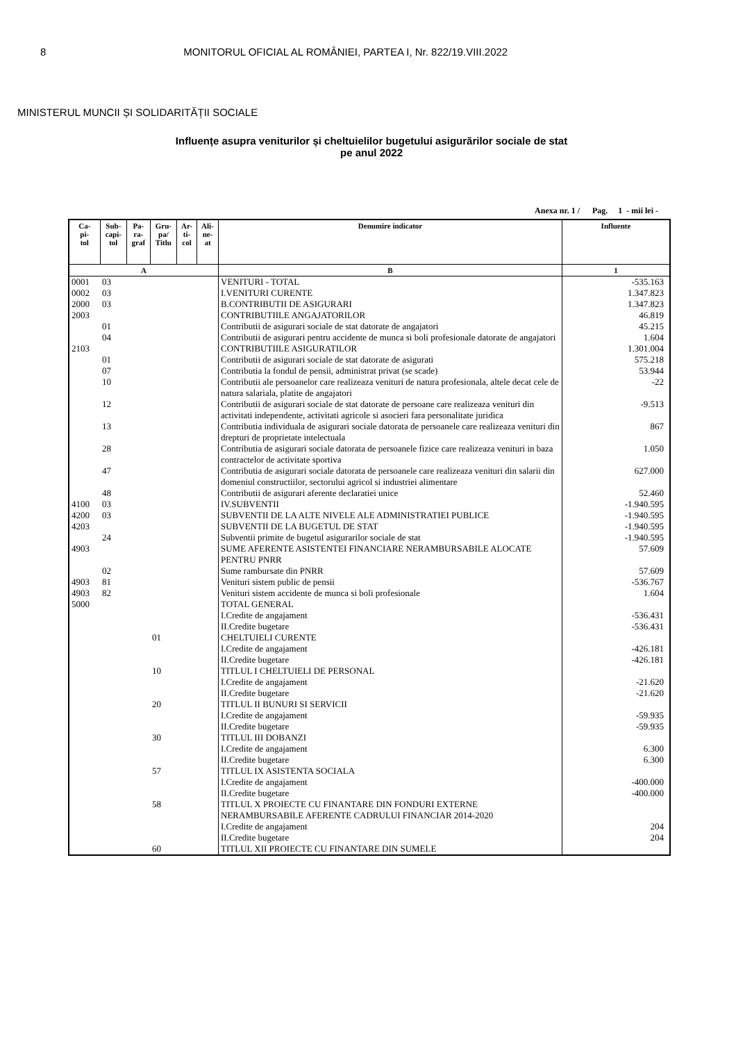8 MONITORUL OFICIAL AL ROMÂNIEI, PARTEA I, Nr. 822/19.VIII.2022
MINISTERUL MUNCII ȘI SOLIDARITĂȚII SOCIALE
Influențe asupra veniturilor și cheltuielilor bugetului asigurărilor sociale de stat
pe anul 2022
Anexa nr. 1 / Pag. 1 - mii lei -
| Ca- pi- tol | Sub- capi- tol | Pa- ra- graf | Gru- pa/ Titlu | Ar- ti- col | Ali- ne- at | Denumire indicator | Influente |
| --- | --- | --- | --- | --- | --- | --- | --- |
| A | | | | | | B | 1 |
| 0001 | 03 | | | | | VENITURI - TOTAL | -535.163 |
| 0002 | 03 | | | | | I.VENITURI CURENTE | 1.347.823 |
| 2000 | 03 | | | | | B.CONTRIBUTII DE ASIGURARI | 1.347.823 |
| 2003 | | | | | | CONTRIBUTIILE ANGAJATORILOR | 46.819 |
| | 01 | | | | | Contributii de asigurari sociale de stat datorate de angajatori | 45.215 |
| | 04 | | | | | Contributii de asigurari pentru accidente de munca si boli profesionale datorate de angajatori | 1.604 |
| 2103 | | | | | | CONTRIBUTIILE ASIGURATILOR | 1.301.004 |
| | 01 | | | | | Contributii de asigurari sociale de stat datorate de asigurati | 575.218 |
| | 07 | | | | | Contributia la fondul de pensii, administrat privat (se scade) | 53.944 |
| | 10 | | | | | Contributii ale persoanelor care realizeaza venituri de natura profesionala, altele decat cele de natura salariala, platite de angajatori | -22 |
| | 12 | | | | | Contributii de asigurari sociale de stat datorate de persoane care realizeaza venituri din activitati independente, activitati agricole si asocieri fara personalitate juridica | -9.513 |
| | 13 | | | | | Contributia individuala de asigurari sociale datorata de persoanele care realizeaza venituri din drepturi de proprietate intelectuala | 867 |
| | 28 | | | | | Contributia de asigurari sociale datorata de persoanele fizice care realizeaza venituri in baza contractelor de activitate sportiva | 1.050 |
| | 47 | | | | | Contributia de asigurari sociale datorata de persoanele care realizeaza venituri din salarii din domeniul constructiilor, sectorului agricol si industriei alimentare | 627.000 |
| | 48 | | | | | Contributii de asigurari aferente declaratiei unice | 52.460 |
| 4100 | 03 | | | | | IV.SUBVENTII | -1.940.595 |
| 4200 | 03 | | | | | SUBVENTII DE LA ALTE NIVELE ALE ADMINISTRATIEI PUBLICE | -1.940.595 |
| 4203 | | | | | | SUBVENTII DE LA BUGETUL DE STAT | -1.940.595 |
| | 24 | | | | | Subventii primite de bugetul asigurarilor sociale de stat | -1.940.595 |
| 4903 | | | | | | SUME AFERENTE ASISTENTEI FINANCIARE NERAMBURSABILE ALOCATE PENTRU PNRR | 57.609 |
| | 02 | | | | | Sume rambursate din PNRR | 57.609 |
| 4903 | 81 | | | | | Venituri sistem public de pensii | -536.767 |
| 4903 | 82 | | | | | Venituri sistem accidente de munca si boli profesionale | 1.604 |
| 5000 | | | | | | TOTAL GENERAL | |
| | | | | | | I.Credite de angajament | -536.431 |
| | | | | | | II.Credite bugetare | -536.431 |
| | | | 01 | | | CHELTUIELI CURENTE | |
| | | | | | | I.Credite de angajament | -426.181 |
| | | | | | | II.Credite bugetare | -426.181 |
| | | | 10 | | | TITLUL I CHELTUIELI DE PERSONAL | |
| | | | | | | I.Credite de angajament | -21.620 |
| | | | | | | II.Credite bugetare | -21.620 |
| | | | 20 | | | TITLUL II BUNURI SI SERVICII | |
| | | | | | | I.Credite de angajament | -59.935 |
| | | | | | | II.Credite bugetare | -59.935 |
| | | | 30 | | | TITLUL III DOBANZI | |
| | | | | | | I.Credite de angajament | 6.300 |
| | | | | | | II.Credite bugetare | 6.300 |
| | | | 57 | | | TITLUL IX ASISTENTA SOCIALA | |
| | | | | | | I.Credite de angajament | -400.000 |
| | | | | | | II.Credite bugetare | -400.000 |
| | | | 58 | | | TITLUL X PROIECTE CU FINANTARE DIN FONDURI EXTERNE NERAMBURSABILE AFERENTE CADRULUI FINANCIAR 2014-2020 | |
| | | | | | | I.Credite de angajament | 204 |
| | | | | | | II.Credite bugetare | 204 |
| | | | 60 | | | TITLUL XII PROIECTE CU FINANTARE DIN SUMELE | |